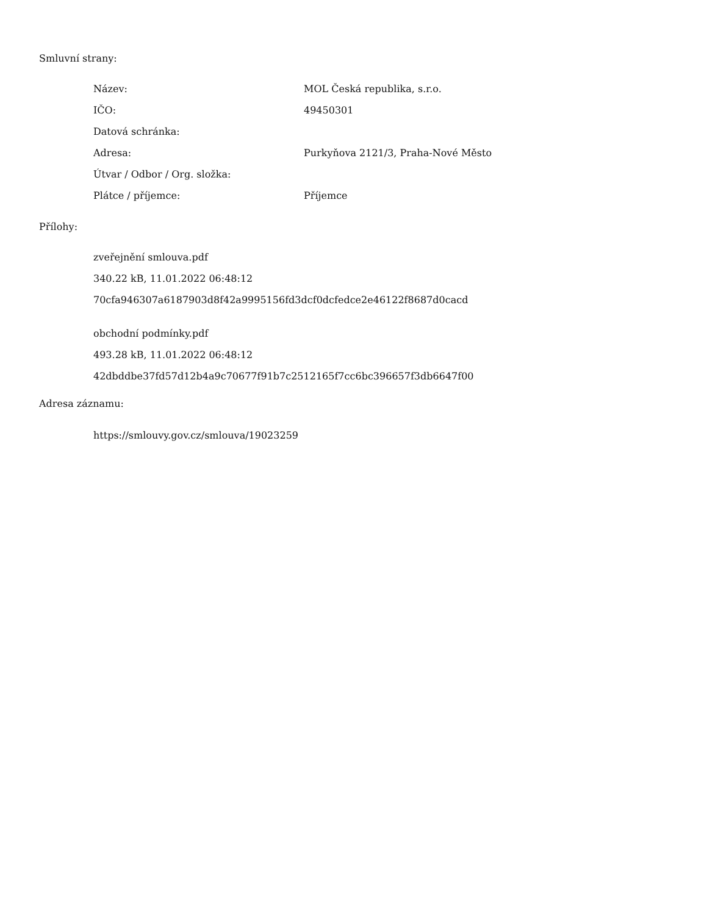Smluvní strany:
| Název: | MOL Česká republika, s.r.o. |
| IČO: | 49450301 |
| Datová schránka: | |
| Adresa: | Purkyňova 2121/3, Praha-Nové Město |
| Útvar / Odbor / Org. složka: | |
| Plátce / příjemce: | Příjemce |
Přílohy:
zveřejnění smlouva.pdf
340.22 kB, 11.01.2022 06:48:12
70cfa946307a6187903d8f42a9995156fd3dcf0dcfedce2e46122f8687d0cacd
obchodní podmínky.pdf
493.28 kB, 11.01.2022 06:48:12
42dbddbe37fd57d12b4a9c70677f91b7c2512165f7cc6bc396657f3db6647f00
Adresa záznamu:
https://smlouvy.gov.cz/smlouva/19023259